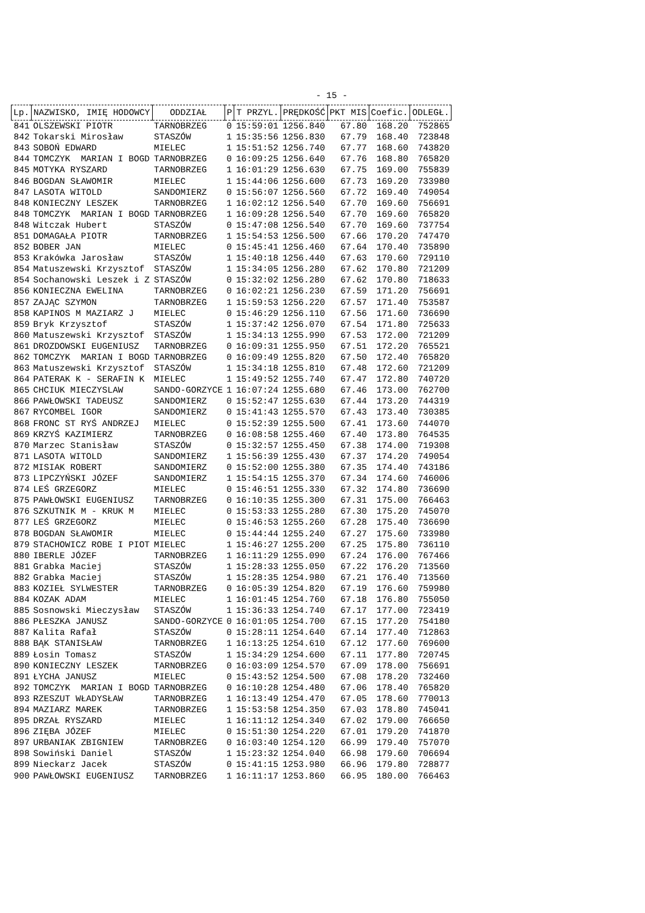- 15 -
| Lp. | NAZWISKO, IMIĘ HODOWCY | ODDZIAŁ | P | T PRZYL. | PRĘDKOŚĆ | PKT MIS | Coefic. | ODLEGŁ. |
| --- | --- | --- | --- | --- | --- | --- | --- | --- |
| 841 | OLSZEWSKI PIOTR | TARNOBRZEG | 0 | 15:59:01 | 1256.840 | 67.80 | 168.20 | 752865 |
| 842 | Tokarski Mirosław | STASZÓW | 1 | 15:35:56 | 1256.830 | 67.79 | 168.40 | 723848 |
| 843 | SOBOŃ EDWARD | MIELEC | 1 | 15:51:52 | 1256.740 | 67.77 | 168.60 | 743820 |
| 844 | TOMCZYK MARIAN I BOGD | TARNOBRZEG | 0 | 16:09:25 | 1256.640 | 67.76 | 168.80 | 765820 |
| 845 | MOTYKA RYSZARD | TARNOBRZEG | 1 | 16:01:29 | 1256.630 | 67.75 | 169.00 | 755839 |
| 846 | BOGDAN SŁAWOMIR | MIELEC | 1 | 15:44:06 | 1256.600 | 67.73 | 169.20 | 733980 |
| 847 | LASOTA WITOLD | SANDOMIERZ | 0 | 15:56:07 | 1256.560 | 67.72 | 169.40 | 749054 |
| 848 | KONIECZNY LESZEK | TARNOBRZEG | 1 | 16:02:12 | 1256.540 | 67.70 | 169.60 | 756691 |
| 848 | TOMCZYK MARIAN I BOGD | TARNOBRZEG | 1 | 16:09:28 | 1256.540 | 67.70 | 169.60 | 765820 |
| 848 | Witczak Hubert | STASZÓW | 0 | 15:47:08 | 1256.540 | 67.70 | 169.60 | 737754 |
| 851 | DOMAGAŁA PIOTR | TARNOBRZEG | 1 | 15:54:53 | 1256.500 | 67.66 | 170.20 | 747470 |
| 852 | BOBER JAN | MIELEC | 0 | 15:45:41 | 1256.460 | 67.64 | 170.40 | 735890 |
| 853 | Krakówka Jarosław | STASZÓW | 1 | 15:40:18 | 1256.440 | 67.63 | 170.60 | 729110 |
| 854 | Matuszewski Krzysztof | STASZÓW | 1 | 15:34:05 | 1256.280 | 67.62 | 170.80 | 721209 |
| 854 | Sochanowski Leszek i Z | STASZÓW | 0 | 15:32:02 | 1256.280 | 67.62 | 170.80 | 718633 |
| 856 | KONIECZNA EWELINA | TARNOBRZEG | 0 | 16:02:21 | 1256.230 | 67.59 | 171.20 | 756691 |
| 857 | ZAJĄC SZYMON | TARNOBRZEG | 1 | 15:59:53 | 1256.220 | 67.57 | 171.40 | 753587 |
| 858 | KAPINOS M MAZIARZ J | MIELEC | 0 | 15:46:29 | 1256.110 | 67.56 | 171.60 | 736690 |
| 859 | Bryk Krzysztof | STASZÓW | 1 | 15:37:42 | 1256.070 | 67.54 | 171.80 | 725633 |
| 860 | Matuszewski Krzysztof | STASZÓW | 1 | 15:34:13 | 1255.990 | 67.53 | 172.00 | 721209 |
| 861 | DROZDOWSKI EUGENIUSZ | TARNOBRZEG | 0 | 16:09:31 | 1255.950 | 67.51 | 172.20 | 765521 |
| 862 | TOMCZYK MARIAN I BOGD | TARNOBRZEG | 0 | 16:09:49 | 1255.820 | 67.50 | 172.40 | 765820 |
| 863 | Matuszewski Krzysztof | STASZÓW | 1 | 15:34:18 | 1255.810 | 67.48 | 172.60 | 721209 |
| 864 | PATERAK K - SERAFIN K | MIELEC | 1 | 15:49:52 | 1255.740 | 67.47 | 172.80 | 740720 |
| 865 | CHCIUK MIECZYSLAW | SANDO-GORZYCE | 1 | 16:07:24 | 1255.680 | 67.46 | 173.00 | 762700 |
| 866 | PAWŁOWSKI TADEUSZ | SANDOMIERZ | 0 | 15:52:47 | 1255.630 | 67.44 | 173.20 | 744319 |
| 867 | RYCOMBEL IGOR | SANDOMIERZ | 0 | 15:41:43 | 1255.570 | 67.43 | 173.40 | 730385 |
| 868 | FRONC ST RYŚ ANDRZEJ | MIELEC | 0 | 15:52:39 | 1255.500 | 67.41 | 173.60 | 744070 |
| 869 | KRZYŚ KAZIMIERZ | TARNOBRZEG | 0 | 16:08:58 | 1255.460 | 67.40 | 173.80 | 764535 |
| 870 | Marzec Stanisław | STASZÓW | 0 | 15:32:57 | 1255.450 | 67.38 | 174.00 | 719308 |
| 871 | LASOTA WITOLD | SANDOMIERZ | 1 | 15:56:39 | 1255.430 | 67.37 | 174.20 | 749054 |
| 872 | MISIAK ROBERT | SANDOMIERZ | 0 | 15:52:00 | 1255.380 | 67.35 | 174.40 | 743186 |
| 873 | LIPCZYŃSKI JÓZEF | SANDOMIERZ | 1 | 15:54:15 | 1255.370 | 67.34 | 174.60 | 746006 |
| 874 | LEŚ GRZEGORZ | MIELEC | 0 | 15:46:51 | 1255.330 | 67.32 | 174.80 | 736690 |
| 875 | PAWŁOWSKI EUGENIUSZ | TARNOBRZEG | 0 | 16:10:35 | 1255.300 | 67.31 | 175.00 | 766463 |
| 876 | SZKUTNIK M - KRUK M | MIELEC | 0 | 15:53:33 | 1255.280 | 67.30 | 175.20 | 745070 |
| 877 | LEŚ GRZEGORZ | MIELEC | 0 | 15:46:53 | 1255.260 | 67.28 | 175.40 | 736690 |
| 878 | BOGDAN SŁAWOMIR | MIELEC | 0 | 15:44:44 | 1255.240 | 67.27 | 175.60 | 733980 |
| 879 | STACHOWICZ ROBE I PIOT | MIELEC | 1 | 15:46:27 | 1255.200 | 67.25 | 175.80 | 736110 |
| 880 | IBERLE JÓZEF | TARNOBRZEG | 1 | 16:11:29 | 1255.090 | 67.24 | 176.00 | 767466 |
| 881 | Grabka Maciej | STASZÓW | 1 | 15:28:33 | 1255.050 | 67.22 | 176.20 | 713560 |
| 882 | Grabka Maciej | STASZÓW | 1 | 15:28:35 | 1254.980 | 67.21 | 176.40 | 713560 |
| 883 | KOZIEŁ SYLWESTER | TARNOBRZEG | 0 | 16:05:39 | 1254.820 | 67.19 | 176.60 | 759980 |
| 884 | KOZAK ADAM | MIELEC | 1 | 16:01:45 | 1254.760 | 67.18 | 176.80 | 755050 |
| 885 | Sosnowski Mieczysław | STASZÓW | 1 | 15:36:33 | 1254.740 | 67.17 | 177.00 | 723419 |
| 886 | PŁESZKA JANUSZ | SANDO-GORZYCE | 0 | 16:01:05 | 1254.700 | 67.15 | 177.20 | 754180 |
| 887 | Kalita Rafał | STASZÓW | 0 | 15:28:11 | 1254.640 | 67.14 | 177.40 | 712863 |
| 888 | BĄK STANISŁAW | TARNOBRZEG | 1 | 16:13:25 | 1254.610 | 67.12 | 177.60 | 769600 |
| 889 | Łosin Tomasz | STASZÓW | 1 | 15:34:29 | 1254.600 | 67.11 | 177.80 | 720745 |
| 890 | KONIECZNY LESZEK | TARNOBRZEG | 0 | 16:03:09 | 1254.570 | 67.09 | 178.00 | 756691 |
| 891 | ŁYCHA JANUSZ | MIELEC | 0 | 15:43:52 | 1254.500 | 67.08 | 178.20 | 732460 |
| 892 | TOMCZYK MARIAN I BOGD | TARNOBRZEG | 0 | 16:10:28 | 1254.480 | 67.06 | 178.40 | 765820 |
| 893 | RZESZUT WŁADYSŁAW | TARNOBRZEG | 1 | 16:13:49 | 1254.470 | 67.05 | 178.60 | 770013 |
| 894 | MAZIARZ MAREK | TARNOBRZEG | 1 | 15:53:58 | 1254.350 | 67.03 | 178.80 | 745041 |
| 895 | DRZAŁ RYSZARD | MIELEC | 1 | 16:11:12 | 1254.340 | 67.02 | 179.00 | 766650 |
| 896 | ZIĘBA JÓZEF | MIELEC | 0 | 15:51:30 | 1254.220 | 67.01 | 179.20 | 741870 |
| 897 | URBANIAK ZBIGNIEW | TARNOBRZEG | 0 | 16:03:40 | 1254.120 | 66.99 | 179.40 | 757070 |
| 898 | Sowiński Daniel | STASZÓW | 1 | 15:23:32 | 1254.040 | 66.98 | 179.60 | 706694 |
| 899 | Nieckarz Jacek | STASZÓW | 0 | 15:41:15 | 1253.980 | 66.96 | 179.80 | 728877 |
| 900 | PAWŁOWSKI EUGENIUSZ | TARNOBRZEG | 1 | 16:11:17 | 1253.860 | 66.95 | 180.00 | 766463 |